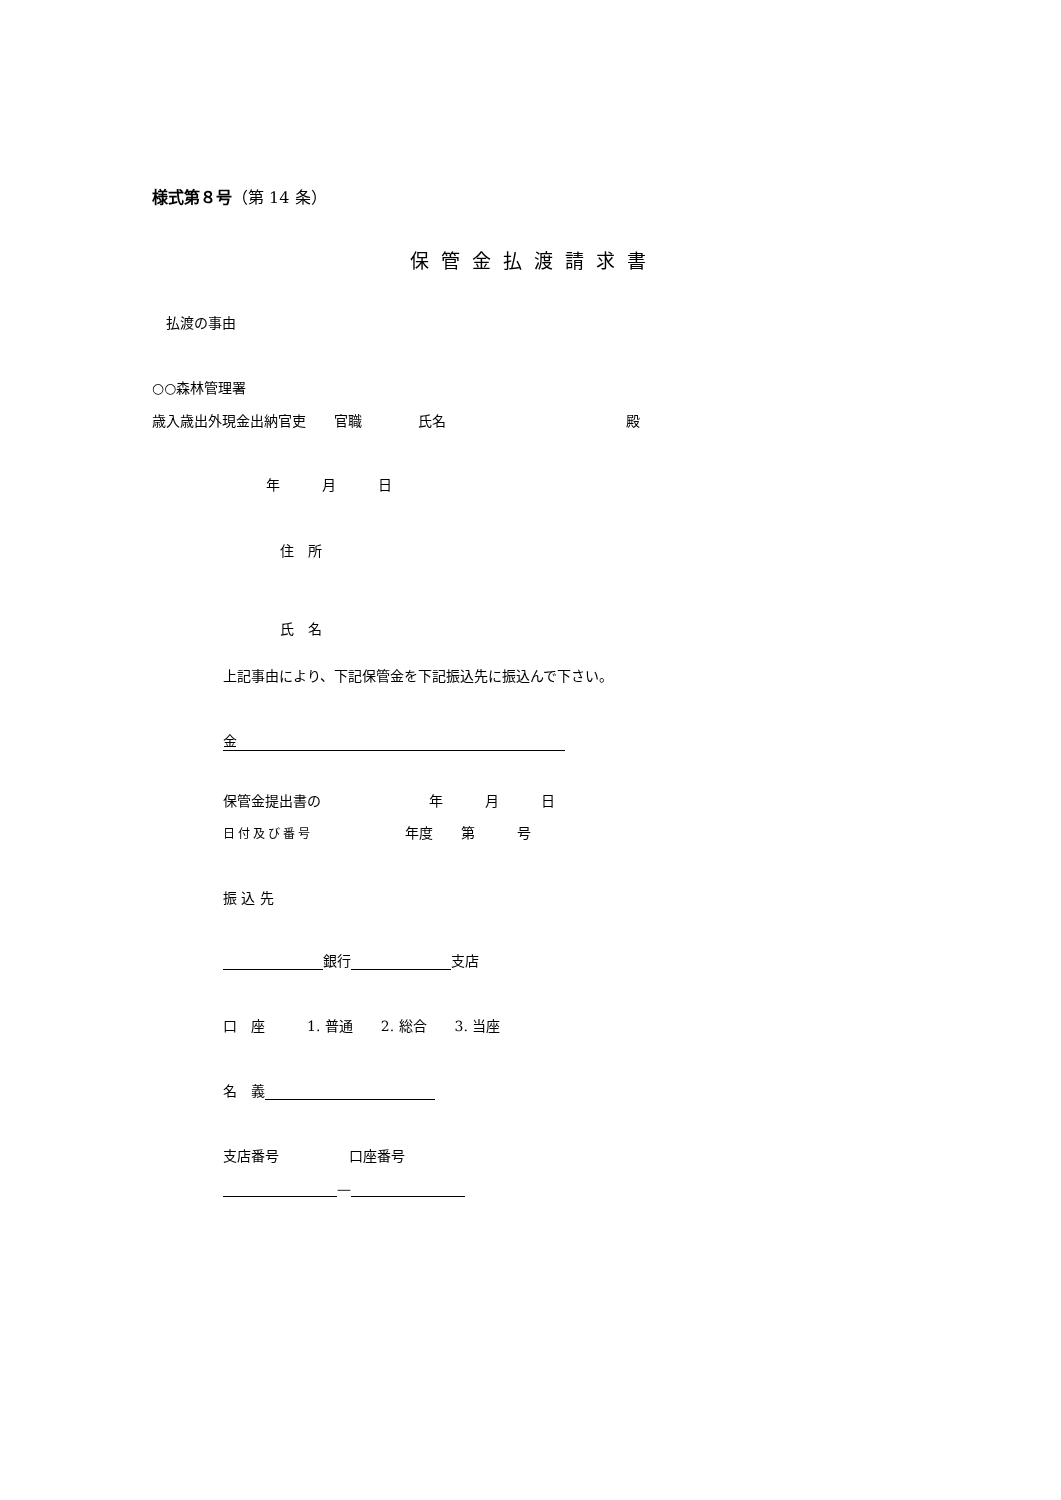様式第８号（第 14 条）
保管金払渡請求書
払渡の事由
○○森林管理署
歳入歳出外現金出納官吏　　官職　　　　氏名 殿
年　　　月　　　日
住　所
氏　名
上記事由により、下記保管金を下記振込先に振込んで下さい。
金
保管金提出書の 年　　　月　　　日
日付及び番号 年度　　第　　　号
振 込 先
銀行 支店
口　座　　　1. 普通　　2. 総合　　3. 当座
名　義
支店番号 口座番号
—